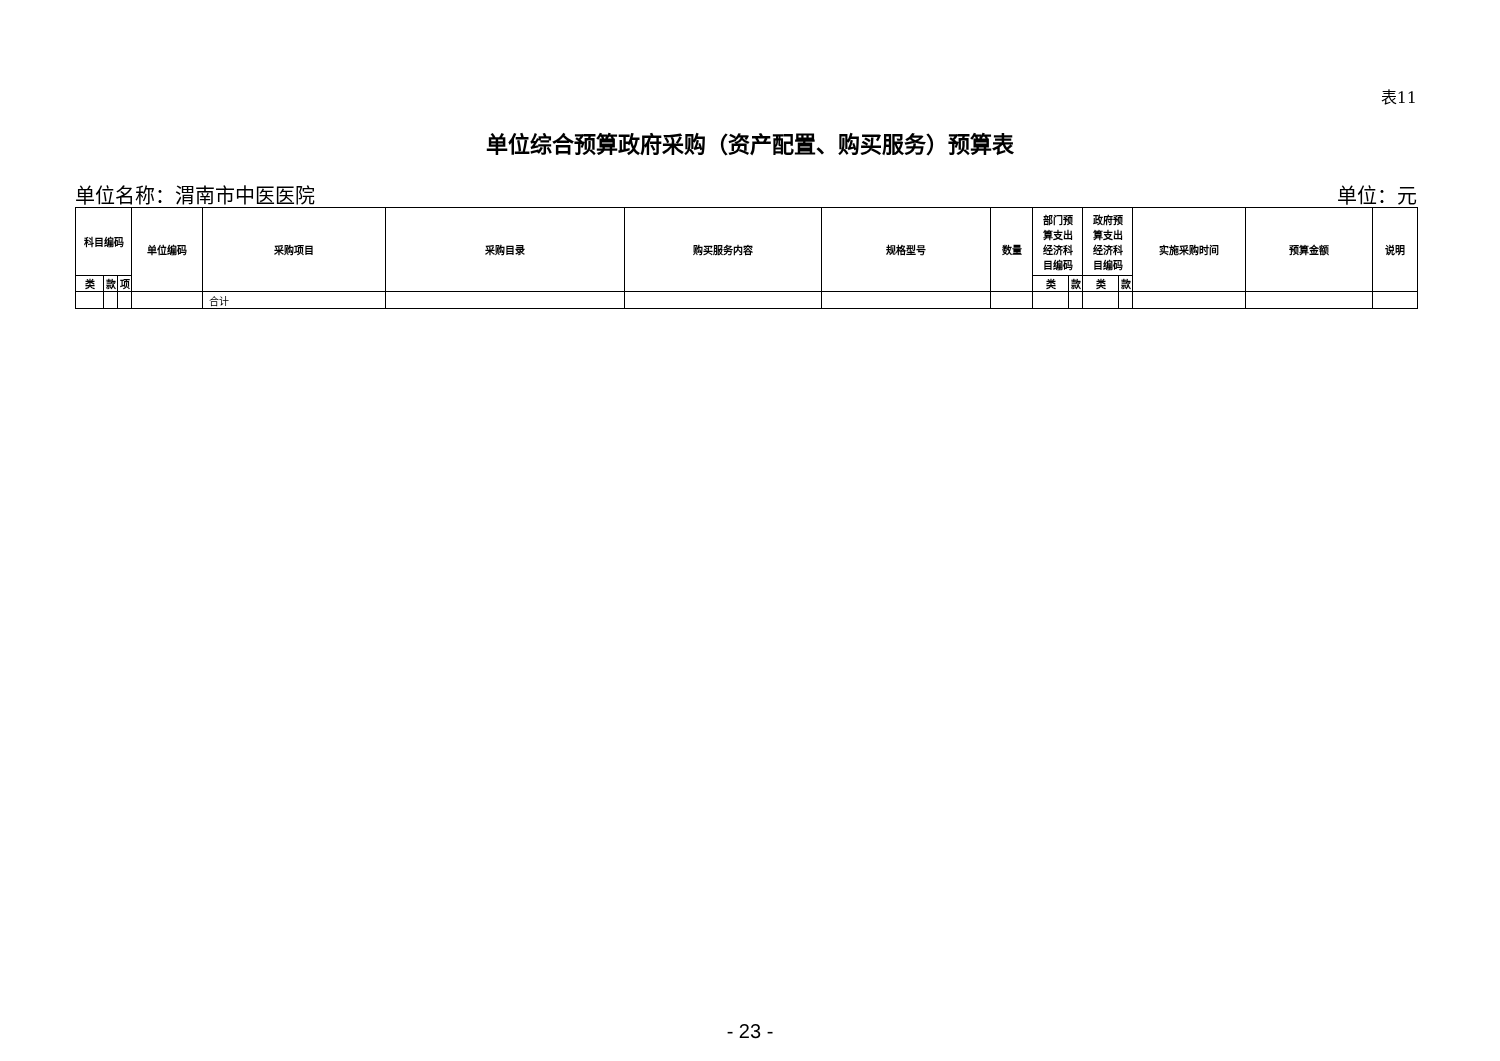表11
单位综合预算政府采购（资产配置、购买服务）预算表
单位名称：渭南市中医医院 单位：元
| 科目编码 | | | 单位编码 | 采购项目 | 采购目录 | 购买服务内容 | 规格型号 | 数量 | 部门预 算支出 经济科 目编码 | | 政府预 算支出 经济科 目编码 | | 实施采购时间 | 预算金额 | 说明 |
| --- | --- | --- | --- | --- | --- | --- | --- | --- | --- | --- | --- | --- | --- | --- | --- |
| 类 | 款 | 项 | | | | | | | 类 | 款 | 类 | 款 | | | |
| | | | | 合计 | | | | | | | | | | | |
- 23 -